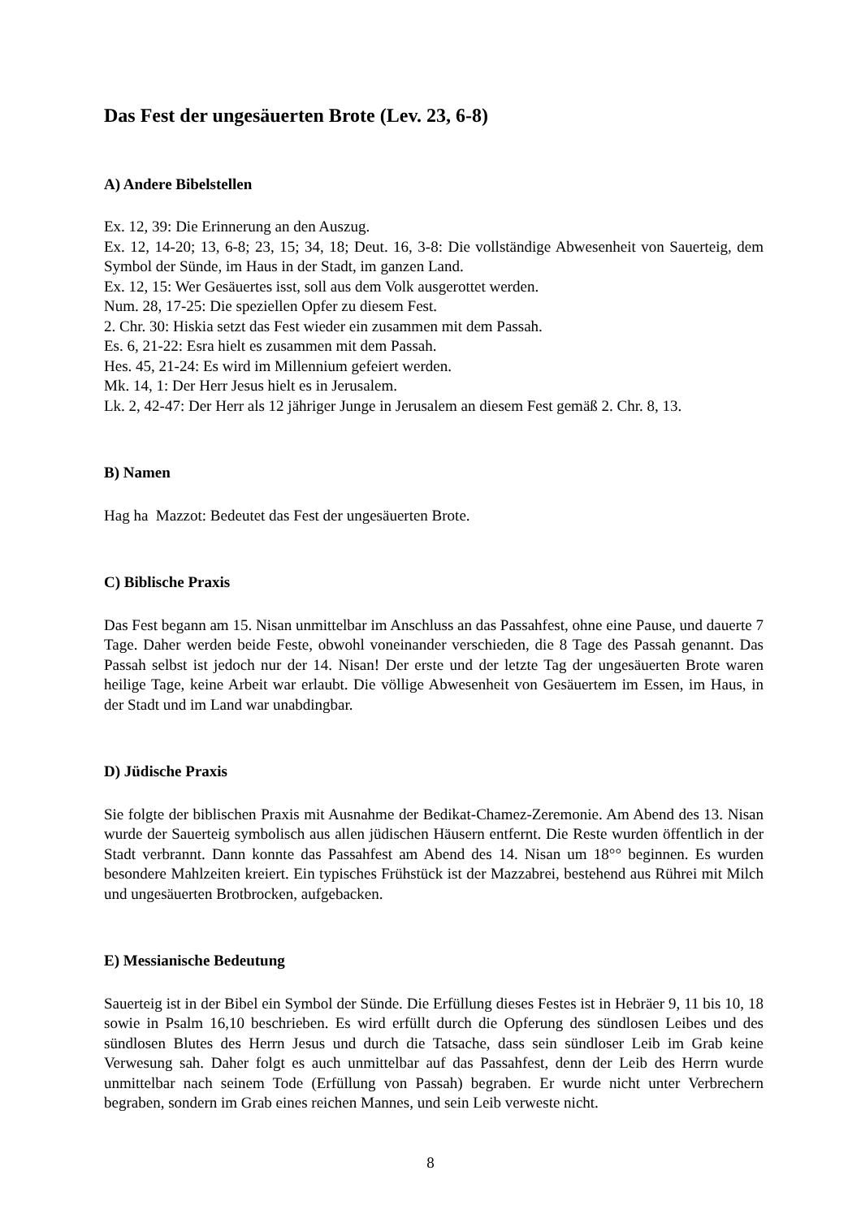Das Fest der ungesäuerten Brote (Lev. 23, 6-8)
A) Andere Bibelstellen
Ex. 12, 39: Die Erinnerung an den Auszug.
Ex. 12, 14-20; 13, 6-8; 23, 15; 34, 18; Deut. 16, 3-8: Die vollständige Abwesenheit von Sauerteig, dem Symbol der Sünde, im Haus in der Stadt, im ganzen Land.
Ex. 12, 15: Wer Gesäuertes isst, soll aus dem Volk ausgerottet werden.
Num. 28, 17-25: Die speziellen Opfer zu diesem Fest.
2. Chr. 30: Hiskia setzt das Fest wieder ein zusammen mit dem Passah.
Es. 6, 21-22: Esra hielt es zusammen mit dem Passah.
Hes. 45, 21-24: Es wird im Millennium gefeiert werden.
Mk. 14, 1: Der Herr Jesus hielt es in Jerusalem.
Lk. 2, 42-47: Der Herr als 12 jähriger Junge in Jerusalem an diesem Fest gemäß 2. Chr. 8, 13.
B) Namen
Hag ha Mazzot: Bedeutet das Fest der ungesäuerten Brote.
C) Biblische Praxis
Das Fest begann am 15. Nisan unmittelbar im Anschluss an das Passahfest, ohne eine Pause, und dauerte 7 Tage. Daher werden beide Feste, obwohl voneinander verschieden, die 8 Tage des Passah genannt. Das Passah selbst ist jedoch nur der 14. Nisan! Der erste und der letzte Tag der ungesäuerten Brote waren heilige Tage, keine Arbeit war erlaubt. Die völlige Abwesenheit von Gesäuertem im Essen, im Haus, in der Stadt und im Land war unabdingbar.
D) Jüdische Praxis
Sie folgte der biblischen Praxis mit Ausnahme der Bedikat-Chamez-Zeremonie. Am Abend des 13. Nisan wurde der Sauerteig symbolisch aus allen jüdischen Häusern entfernt. Die Reste wurden öffentlich in der Stadt verbrannt. Dann konnte das Passahfest am Abend des 14. Nisan um 18°° beginnen. Es wurden besondere Mahlzeiten kreiert. Ein typisches Frühstück ist der Mazzabrei, bestehend aus Rührei mit Milch und ungesäuerten Brotbrocken, aufgebacken.
E) Messianische Bedeutung
Sauerteig ist in der Bibel ein Symbol der Sünde. Die Erfüllung dieses Festes ist in Hebräer 9, 11 bis 10, 18 sowie in Psalm 16,10 beschrieben. Es wird erfüllt durch die Opferung des sündlosen Leibes und des sündlosen Blutes des Herrn Jesus und durch die Tatsache, dass sein sündloser Leib im Grab keine Verwesung sah. Daher folgt es auch unmittelbar auf das Passahfest, denn der Leib des Herrn wurde unmittelbar nach seinem Tode (Erfüllung von Passah) begraben. Er wurde nicht unter Verbrechern begraben, sondern im Grab eines reichen Mannes, und sein Leib verweste nicht.
8